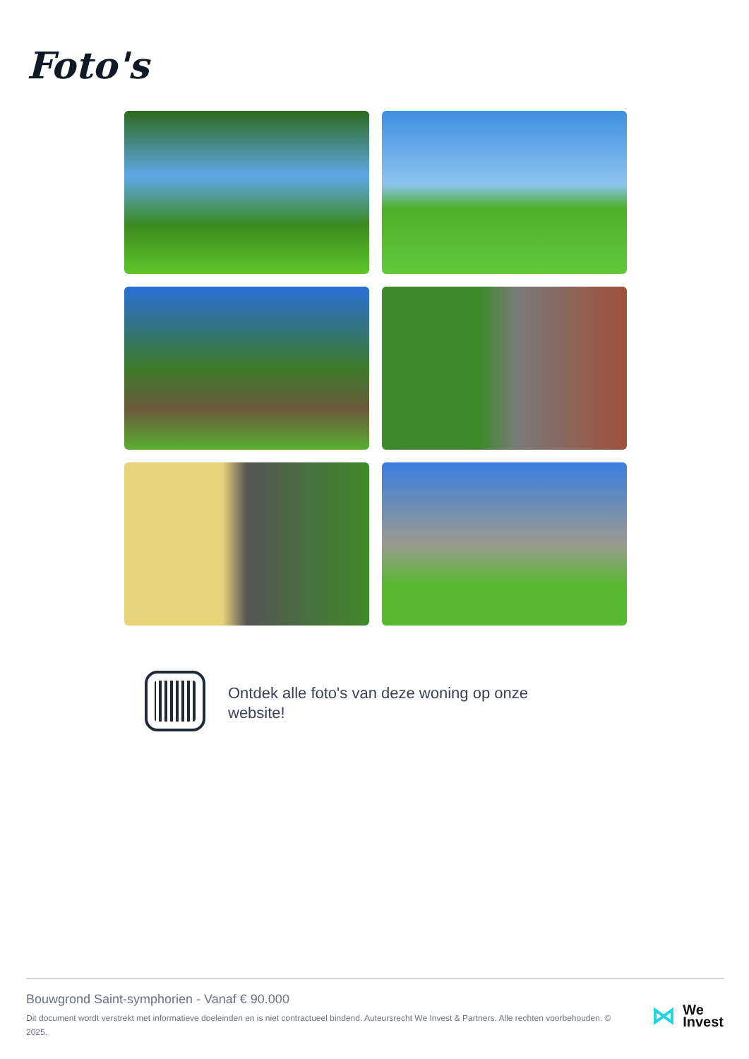Foto's
Ontdek alle foto's van deze woning op onze website!
Bouwgrond Saint-symphorien - Vanaf € 90.000
Dit document wordt verstrekt met informatieve doeleinden en is niet contractueel bindend. Auteursrecht We Invest & Partners. Alle rechten voorbehouden. © 2025.
⋈ We
Invest